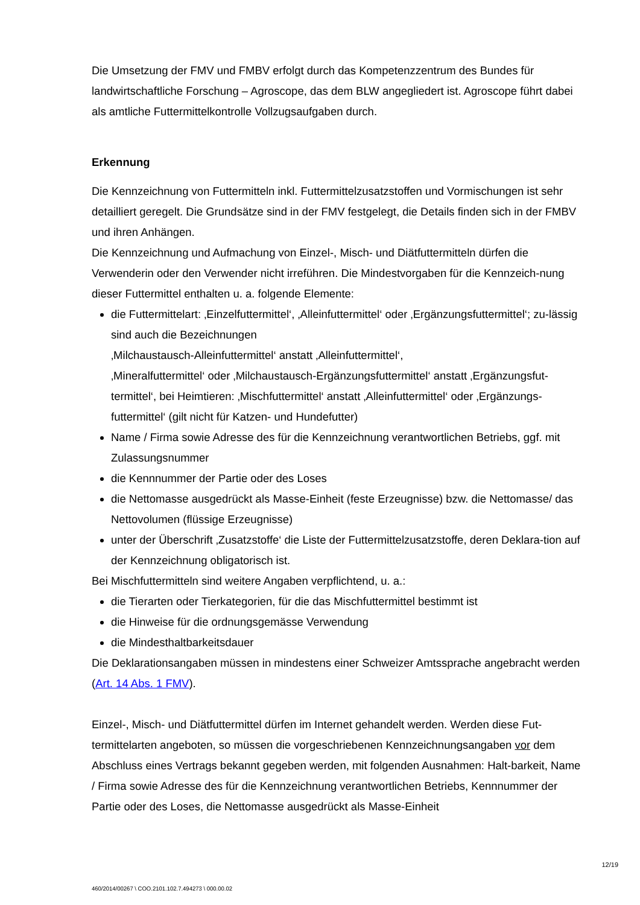Die Umsetzung der FMV und FMBV erfolgt durch das Kompetenzzentrum des Bundes für landwirtschaftliche Forschung – Agroscope, das dem BLW angegliedert ist. Agroscope führt dabei als amtliche Futtermittelkontrolle Vollzugsaufgaben durch.
Erkennung
Die Kennzeichnung von Futtermitteln inkl. Futtermittelzusatzstoffen und Vormischungen ist sehr detailliert geregelt. Die Grundsätze sind in der FMV festgelegt, die Details finden sich in der FMBV und ihren Anhängen.
Die Kennzeichnung und Aufmachung von Einzel-, Misch- und Diätfuttermitteln dürfen die Verwenderin oder den Verwender nicht irreführen. Die Mindestvorgaben für die Kennzeich-nung dieser Futtermittel enthalten u. a. folgende Elemente:
die Futtermittelart: ‚Einzelfuttermittel‘, ‚Alleinfuttermittel‘ oder ‚Ergänzungsfuttermittel‘; zu-lässig sind auch die Bezeichnungen
‚Milchaustausch-Alleinfuttermittel‘ anstatt ‚Alleinfuttermittel‘,
‚Mineralfuttermittel‘ oder ‚Milchaustausch-Ergänzungsfuttermittel‘ anstatt ‚Ergänzungsfut-termittel‘, bei Heimtieren: ‚Mischfuttermittel‘ anstatt ‚Alleinfuttermittel‘ oder ‚Ergänzungs-futtermittel‘ (gilt nicht für Katzen- und Hundefutter)
Name / Firma sowie Adresse des für die Kennzeichnung verantwortlichen Betriebs, ggf. mit Zulassungsnummer
die Kennnummer der Partie oder des Loses
die Nettomasse ausgedrückt als Masse-Einheit (feste Erzeugnisse) bzw. die Nettomasse/ das Nettovolumen (flüssige Erzeugnisse)
unter der Überschrift ‚Zusatzstoffe‘ die Liste der Futtermittelzusatzstoffe, deren Deklara-tion auf der Kennzeichnung obligatorisch ist.
Bei Mischfuttermitteln sind weitere Angaben verpflichtend, u. a.:
die Tierarten oder Tierkategorien, für die das Mischfuttermittel bestimmt ist
die Hinweise für die ordnungsgemässe Verwendung
die Mindesthaltbarkeitsdauer
Die Deklarationsangaben müssen in mindestens einer Schweizer Amtssprache angebracht werden (Art. 14 Abs. 1 FMV).
Einzel-, Misch- und Diätfuttermittel dürfen im Internet gehandelt werden. Werden diese Fut-termittelarten angeboten, so müssen die vorgeschriebenen Kennzeichnungsangaben vor dem Abschluss eines Vertrags bekannt gegeben werden, mit folgenden Ausnahmen: Halt-barkeit, Name / Firma sowie Adresse des für die Kennzeichnung verantwortlichen Betriebs, Kennnummer der Partie oder des Loses, die Nettomasse ausgedrückt als Masse-Einheit
12/19
460/2014/00267 \ COO.2101.102.7.494273 \ 000.00.02